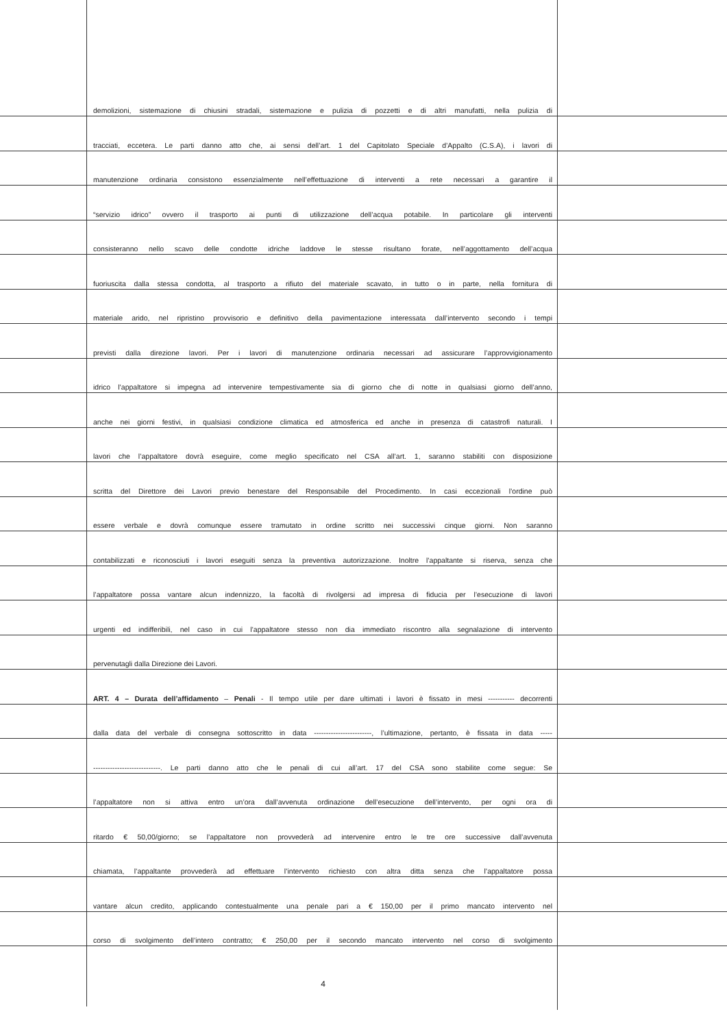demolizioni, sistemazione di chiusini stradali, sistemazione e pulizia di pozzetti e di altri manufatti, nella pulizia di
tracciati, eccetera. Le parti danno atto che, ai sensi dell’art. 1 del Capitolato Speciale d’Appalto (C.S.A), i lavori di
manutenzione ordinaria consistono essenzialmente nell’effettuazione di interventi a rete necessari a garantire il
“servizio idrico” ovvero il trasporto ai punti di utilizzazione dell’acqua potabile. In particolare gli interventi
consisteranno nello scavo delle condotte idriche laddove le stesse risultano forate, nell’aggottamento dell’acqua
fuoriuscita dalla stessa condotta, al trasporto a rifiuto del materiale scavato, in tutto o in parte, nella fornitura di
materiale arido, nel ripristino provvisorio e definitivo della pavimentazione interessata dall’intervento secondo i tempi
previsti dalla direzione lavori. Per i lavori di manutenzione ordinaria necessari ad assicurare l’approvvigionamento
idrico l’appaltatore si impegna ad intervenire tempestivamente sia di giorno che di notte in qualsiasi giorno dell’anno,
anche nei giorni festivi, in qualsiasi condizione climatica ed atmosferica ed anche in presenza di catastrofi naturali. I
lavori che l’appaltatore dovrà eseguire, come meglio specificato nel CSA all’art. 1, saranno stabiliti con disposizione
scritta del Direttore dei Lavori previo benestare del Responsabile del Procedimento. In casi eccezionali l’ordine può
essere verbale e dovrà comunque essere tramutato in ordine scritto nei successivi cinque giorni. Non saranno
contabilizzati e riconosciuti i lavori eseguiti senza la preventiva autorizzazione. Inoltre l’appaltante si riserva, senza che
l’appaltatore possa vantare alcun indennizzo, la facoltà di rivolgersi ad impresa di fiducia per l’esecuzione di lavori
urgenti ed indifferibili, nel caso in cui l’appaltatore stesso non dia immediato riscontro alla segnalazione di intervento
pervenutagli dalla Direzione dei Lavori.
ART. 4 – Durata dell’affidamento – Penali - Il tempo utile per dare ultimati i lavori è fissato in mesi ----------- decorrenti
dalla data del verbale di consegna sottoscritto in data ------------------------, l’ultimazione, pertanto, è fissata in data -----
----------------------------. Le parti danno atto che le penali di cui all’art. 17 del CSA sono stabilite come segue: Se
l’appaltatore non si attiva entro un’ora dall’avvenuta ordinazione dell’esecuzione dell’intervento, per ogni ora di
ritardo € 50,00/giorno; se l’appaltatore non provvederà ad intervenire entro le tre ore successive dall’avvenuta
chiamata, l’appaltante provvederà ad effettuare l’intervento richiesto con altra ditta senza che l’appaltatore possa
vantare alcun credito, applicando contestualmente una penale pari a € 150,00 per il primo mancato intervento nel
corso di svolgimento dell’intero contratto; € 250,00 per il secondo mancato intervento nel corso di svolgimento
4